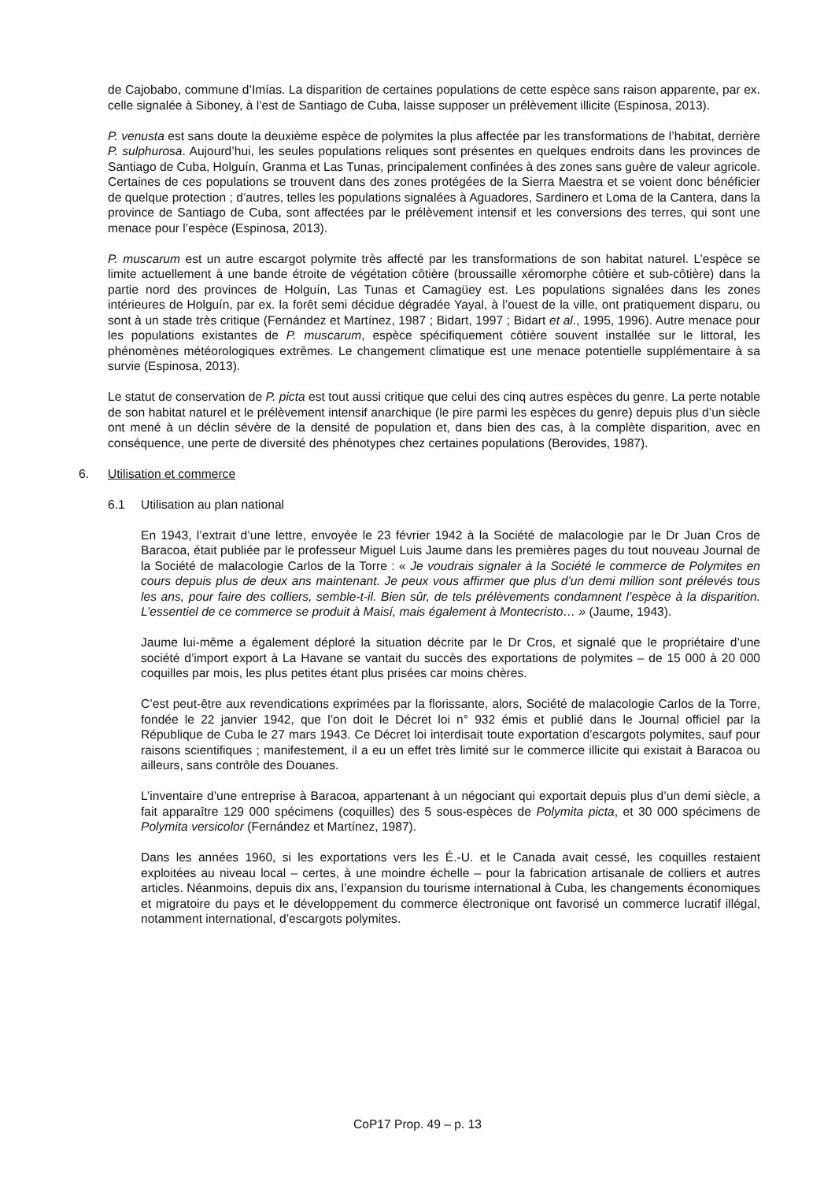de Cajobabo, commune d’Imías. La disparition de certaines populations de cette espèce sans raison apparente, par ex. celle signalée à Siboney, à l’est de Santiago de Cuba, laisse supposer un prélèvement illicite (Espinosa, 2013).
P. venusta est sans doute la deuxième espèce de polymites la plus affectée par les transformations de l’habitat, derrière P. sulphurosa. Aujourd’hui, les seules populations reliques sont présentes en quelques endroits dans les provinces de Santiago de Cuba, Holguín, Granma et Las Tunas, principalement confinées à des zones sans guère de valeur agricole. Certaines de ces populations se trouvent dans des zones protégées de la Sierra Maestra et se voient donc bénéficier de quelque protection ; d’autres, telles les populations signalées à Aguadores, Sardinero et Loma de la Cantera, dans la province de Santiago de Cuba, sont affectées par le prélèvement intensif et les conversions des terres, qui sont une menace pour l’espèce (Espinosa, 2013).
P. muscarum est un autre escargot polymite très affecté par les transformations de son habitat naturel. L’espèce se limite actuellement à une bande étroite de végétation côtière (broussaille xéromorphe côtière et sub-côtière) dans la partie nord des provinces de Holguín, Las Tunas et Camagüey est. Les populations signalées dans les zones intérieures de Holguín, par ex. la forêt semi décidue dégradée Yayal, à l’ouest de la ville, ont pratiquement disparu, ou sont à un stade très critique (Fernández et Martínez, 1987 ; Bidart, 1997 ; Bidart et al., 1995, 1996). Autre menace pour les populations existantes de P. muscarum, espèce spécifiquement côtière souvent installée sur le littoral, les phénomènes météorologiques extrêmes. Le changement climatique est une menace potentielle supplémentaire à sa survie (Espinosa, 2013).
Le statut de conservation de P. picta est tout aussi critique que celui des cinq autres espèces du genre. La perte notable de son habitat naturel et le prélèvement intensif anarchique (le pire parmi les espèces du genre) depuis plus d’un siècle ont mené à un déclin sévère de la densité de population et, dans bien des cas, à la complète disparition, avec en conséquence, une perte de diversité des phénotypes chez certaines populations (Berovides, 1987).
6. Utilisation et commerce
6.1 Utilisation au plan national
En 1943, l’extrait d’une lettre, envoyée le 23 février 1942 à la Société de malacologie par le Dr Juan Cros de Baracoa, était publiée par le professeur Miguel Luis Jaume dans les premières pages du tout nouveau Journal de la Société de malacologie Carlos de la Torre : « Je voudrais signaler à la Société le commerce de Polymites en cours depuis plus de deux ans maintenant. Je peux vous affirmer que plus d’un demi million sont prélevés tous les ans, pour faire des colliers, semble-t-il. Bien sûr, de tels prélèvements condamnent l’espèce à la disparition. L’essentiel de ce commerce se produit à Maisí, mais également à Montecristo… » (Jaume, 1943).
Jaume lui-même a également déploré la situation décrite par le Dr Cros, et signalé que le propriétaire d’une société d’import export à La Havane se vantait du succès des exportations de polymites – de 15 000 à 20 000 coquilles par mois, les plus petites étant plus prisées car moins chères.
C’est peut-être aux revendications exprimées par la florissante, alors, Société de malacologie Carlos de la Torre, fondée le 22 janvier 1942, que l’on doit le Décret loi n° 932 émis et publié dans le Journal officiel par la République de Cuba le 27 mars 1943. Ce Décret loi interdisait toute exportation d’escargots polymites, sauf pour raisons scientifiques ; manifestement, il a eu un effet très limité sur le commerce illicite qui existait à Baracoa ou ailleurs, sans contrôle des Douanes.
L’inventaire d’une entreprise à Baracoa, appartenant à un négociant qui exportait depuis plus d’un demi siècle, a fait apparaître 129 000 spécimens (coquilles) des 5 sous-espèces de Polymita picta, et 30 000 spécimens de Polymita versicolor (Fernández et Martínez, 1987).
Dans les années 1960, si les exportations vers les É.-U. et le Canada avait cessé, les coquilles restaient exploitées au niveau local – certes, à une moindre échelle – pour la fabrication artisanale de colliers et autres articles. Néanmoins, depuis dix ans, l’expansion du tourisme international à Cuba, les changements économiques et migratoire du pays et le développement du commerce électronique ont favorisé un commerce lucratif illégal, notamment international, d’escargots polymites.
CoP17 Prop. 49 – p. 13